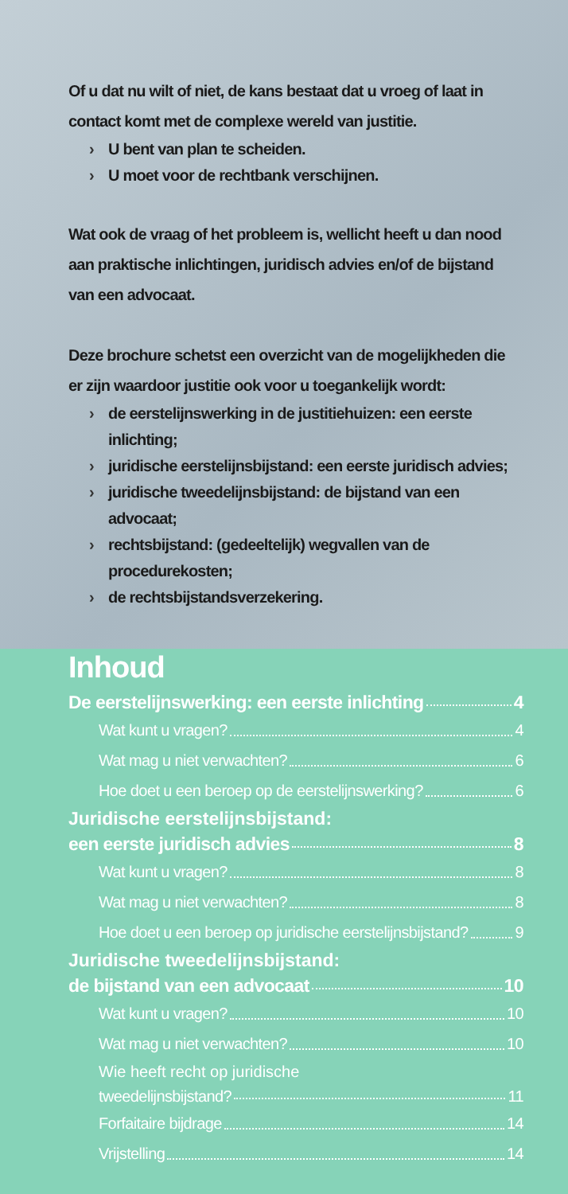Of u dat nu wilt of niet, de kans bestaat dat u vroeg of laat in contact komt met de complexe wereld van justitie.
› U bent van plan te scheiden.
› U moet voor de rechtbank verschijnen.
Wat ook de vraag of het probleem is, wellicht heeft u dan nood aan praktische inlichtingen, juridisch advies en/of de bijstand van een advocaat.
Deze brochure schetst een overzicht van de mogelijkheden die er zijn waardoor justitie ook voor u toegankelijk wordt:
› de eerstelijnswerking in de justitiehuizen: een eerste inlichting;
› juridische eerstelijnsbijstand: een eerste juridisch advies;
› juridische tweedelijnsbijstand: de bijstand van een advocaat;
› rechtsbijstand: (gedeeltelijk) wegvallen van de procedurekosten;
› de rechtsbijstandsverzekering.
Inhoud
De eerstelijnswerking: een eerste inlichting 4
Wat kunt u vragen? 4
Wat mag u niet verwachten? 6
Hoe doet u een beroep op de eerstelijnswerking? 6
Juridische eerstelijnsbijstand:
een eerste juridisch advies 8
Wat kunt u vragen? 8
Wat mag u niet verwachten? 8
Hoe doet u een beroep op juridische eerstelijnsbijstand? 9
Juridische tweedelijnsbijstand:
de bijstand van een advocaat 10
Wat kunt u vragen? 10
Wat mag u niet verwachten? 10
Wie heeft recht op juridische
tweedelijnsbijstand? 11
Forfaitaire bijdrage 14
Vrijstelling 14